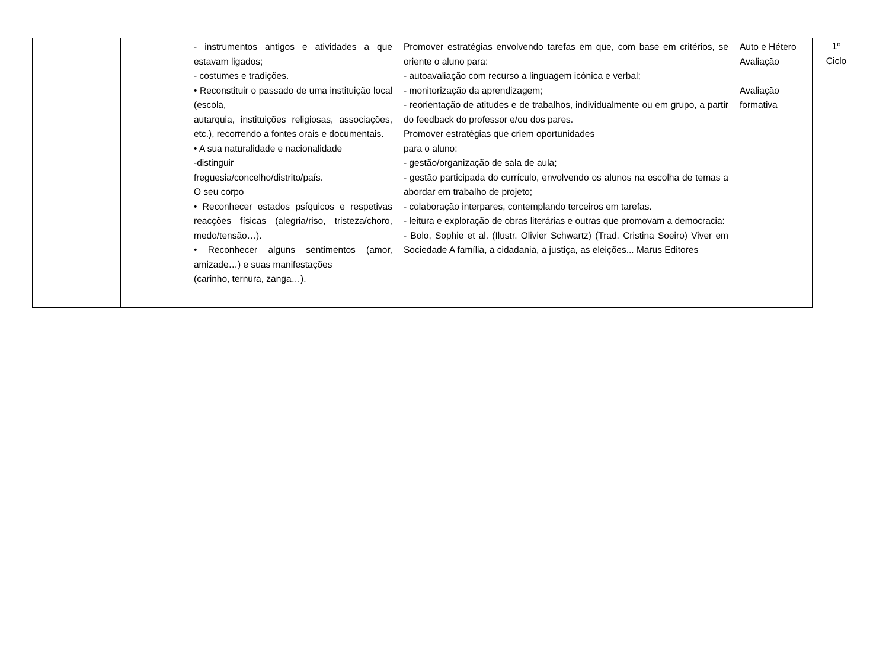| | | - instrumentos antigos e atividades a que estavam ligados; - costumes e tradições. • Reconstituir o passado de uma instituição local (escola, autarquia, instituições religiosas, associações, etc.), recorrendo a fontes orais e documentais. • A sua naturalidade e nacionalidade -distinguir freguesia/concelho/distrito/país. O seu corpo • Reconhecer estados psíquicos e respetivas reacções físicas (alegria/riso, tristeza/choro, medo/tensão…). • Reconhecer alguns sentimentos (amor, amizade…) e suas manifestações (carinho, ternura, zanga…). | Promover estratégias envolvendo tarefas em que, com base em critérios, se oriente o aluno para: - autoavaliação com recurso a linguagem icónica e verbal; - monitorização da aprendizagem; - reorientação de atitudes e de trabalhos, individualmente ou em grupo, a partir do feedback do professor e/ou dos pares. Promover estratégias que criem oportunidades para o aluno: - gestão/organização de sala de aula; - gestão participada do currículo, envolvendo os alunos na escolha de temas a abordar em trabalho de projeto; - colaboração interpares, contemplando terceiros em tarefas. - leitura e exploração de obras literárias e outras que promovam a democracia: - Bolo, Sophie et al. (Ilustr. Olivier Schwartz) (Trad. Cristina Soeiro) Viver em Sociedade A família, a cidadania, a justiça, as eleições... Marus Editores | Auto e Hétero Avaliação Avaliação formativa |
1º
Ciclo